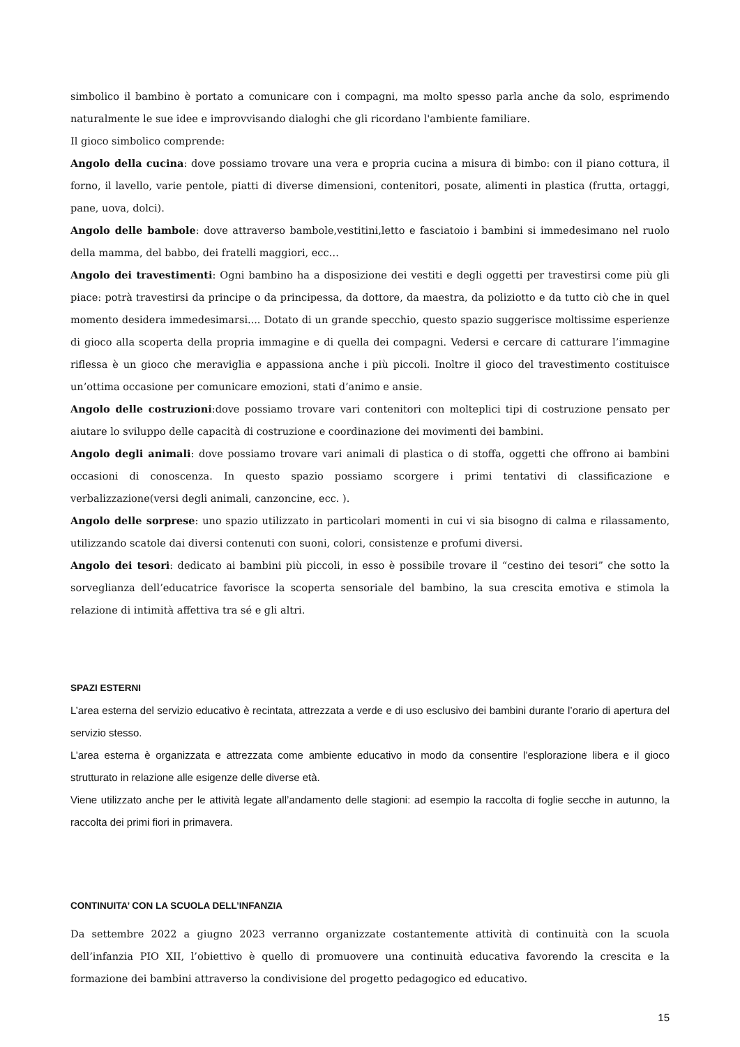simbolico il bambino è portato a comunicare con i compagni, ma molto spesso parla anche da solo, esprimendo naturalmente le sue idee e improvvisando dialoghi che gli ricordano l'ambiente familiare.
Il gioco simbolico comprende:
Angolo della cucina: dove possiamo trovare una vera e propria cucina a misura di bimbo: con il piano cottura, il forno, il lavello, varie pentole, piatti di diverse dimensioni, contenitori, posate, alimenti in plastica (frutta, ortaggi, pane, uova, dolci).
Angolo delle bambole: dove attraverso bambole,vestitini,letto e fasciatoio i bambini si immedesimano nel ruolo della mamma, del babbo, dei fratelli maggiori, ecc…
Angolo dei travestimenti: Ogni bambino ha a disposizione dei vestiti e degli oggetti per travestirsi come più gli piace: potrà travestirsi da principe o da principessa, da dottore, da maestra, da poliziotto e da tutto ciò che in quel momento desidera immedesimarsi.... Dotato di un grande specchio, questo spazio suggerisce moltissime esperienze di gioco alla scoperta della propria immagine e di quella dei compagni. Vedersi e cercare di catturare l’immagine riflessa è un gioco che meraviglia e appassiona anche i più piccoli. Inoltre il gioco del travestimento costituisce un’ottima occasione per comunicare emozioni, stati d’animo e ansie.
Angolo delle costruzioni:dove possiamo trovare vari contenitori con molteplici tipi di costruzione pensato per aiutare lo sviluppo delle capacità di costruzione e coordinazione dei movimenti dei bambini.
Angolo degli animali: dove possiamo trovare vari animali di plastica o di stoffa, oggetti che offrono ai bambini occasioni di conoscenza. In questo spazio possiamo scorgere i primi tentativi di classificazione e verbalizzazione(versi degli animali, canzoncine, ecc. ).
Angolo delle sorprese: uno spazio utilizzato in particolari momenti in cui vi sia bisogno di calma e rilassamento, utilizzando scatole dai diversi contenuti con suoni, colori, consistenze e profumi diversi.
Angolo dei tesori: dedicato ai bambini più piccoli, in esso è possibile trovare il “cestino dei tesori” che sotto la sorveglianza dell’educatrice favorisce la scoperta sensoriale del bambino, la sua crescita emotiva e stimola la relazione di intimità affettiva tra sé e gli altri.
SPAZI ESTERNI
L’area esterna del servizio educativo è recintata, attrezzata a verde e di uso esclusivo dei bambini durante l’orario di apertura del servizio stesso.
L’area esterna è organizzata e attrezzata come ambiente educativo in modo da consentire l’esplorazione libera e il gioco strutturato in relazione alle esigenze delle diverse età.
Viene utilizzato anche per le attività legate all’andamento delle stagioni: ad esempio la raccolta di foglie secche in autunno, la raccolta dei primi fiori in primavera.
CONTINUITA’ CON LA SCUOLA DELL’INFANZIA
Da settembre 2022 a giugno 2023 verranno organizzate costantemente attività di continuità con la scuola dell’infanzia PIO XII, l’obiettivo è quello di promuovere una continuità educativa favorendo la crescita e la formazione dei bambini attraverso la condivisione del progetto pedagogico ed educativo.
15